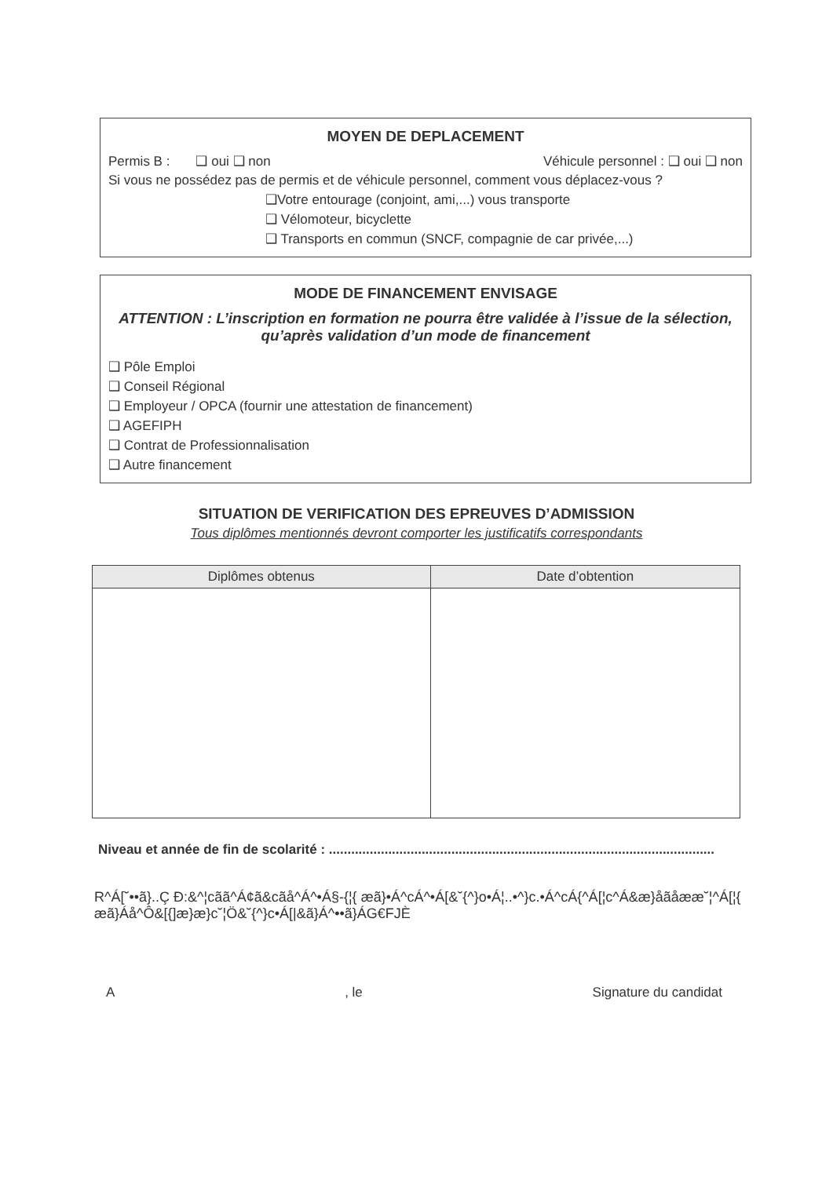MOYEN DE DEPLACEMENT
Permis B : ❑ oui ❑ non Véhicule personnel : ❑ oui ❑ non
Si vous ne possédez pas de permis et de véhicule personnel, comment vous déplacez-vous ?
❑Votre entourage (conjoint, ami,...) vous transporte
❑ Vélomoteur, bicyclette
❑ Transports en commun (SNCF, compagnie de car privée,...)
MODE DE FINANCEMENT ENVISAGE
ATTENTION : L’inscription en formation ne pourra être validée à l’issue de la sélection, qu’après validation d’un mode de financement
❑ Pôle Emploi
❑ Conseil Régional
❑ Employeur / OPCA (fournir une attestation de financement)
❑ AGEFIPH
❑ Contrat de Professionnalisation
❑ Autre financement
SITUATION DE VERIFICATION DES EPREUVES D’ADMISSION
Tous diplômes mentionnés devront comporter les justificatifs correspondants
| Diplômes obtenus | Date d’obtention |
| --- | --- |
Niveau et année de fin de scolarité : ........................................................................................................
R^Á[˘••ã}..Ç Ð:&^¦cãã^Á¢ã&cãå^Á^•Á§-{¦{ æã}•Á^cÁ^•Á[&˘{^}o•Á¦..•^}c.•Á^cÁ{^Á[¦c^Á&æ}åãåææ˘¦^Á[¦{ æã}Áå^Ô&[{]æ}æ}c˘¦Ö&˘{^}c•Á[|&ã}Á^••ã}ÁG€FJÈ
A, le Signature du candidat